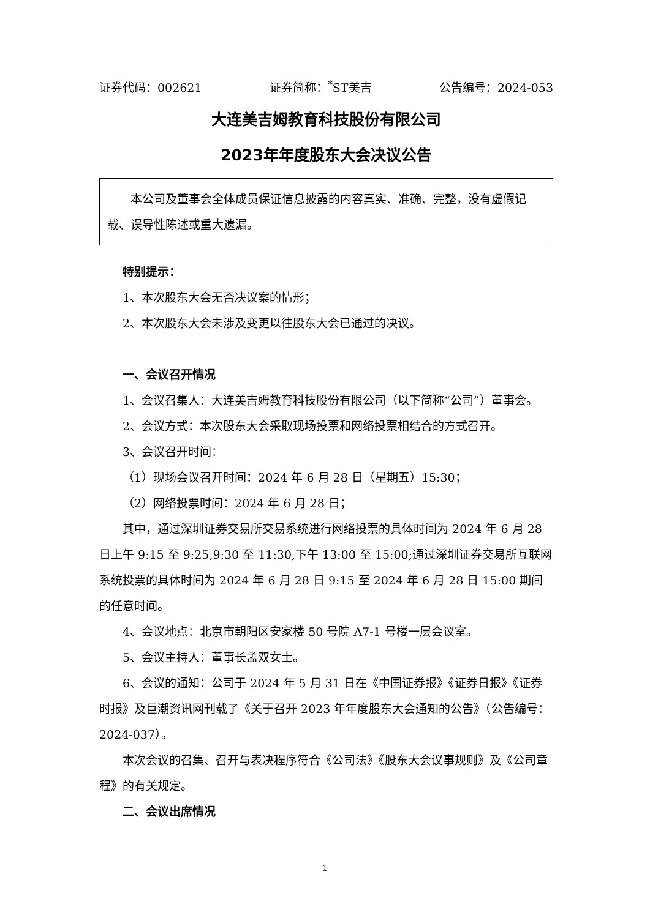证券代码：002621 证券简称：<sup>*</sup>ST美吉 公告编号：2024-053
大连美吉姆教育科技股份有限公司
2023年年度股东大会决议公告
本公司及董事会全体成员保证信息披露的内容真实、准确、完整，没有虚假记载、误导性陈述或重大遗漏。
特别提示：
1、本次股东大会无否决议案的情形；
2、本次股东大会未涉及变更以往股东大会已通过的决议。
一、会议召开情况
1、会议召集人：大连美吉姆教育科技股份有限公司（以下简称“公司”）董事会。
2、会议方式：本次股东大会采取现场投票和网络投票相结合的方式召开。
3、会议召开时间：
（1）现场会议召开时间：2024 年 6 月 28 日（星期五）15:30；
（2）网络投票时间：2024 年 6 月 28 日；
其中，通过深圳证券交易所交易系统进行网络投票的具体时间为 2024 年 6 月 28 日上午 9:15 至 9:25,9:30 至 11:30,下午 13:00 至 15:00;通过深圳证券交易所互联网系统投票的具体时间为 2024 年 6 月 28 日 9:15 至 2024 年 6 月 28 日 15:00 期间的任意时间。
4、会议地点：北京市朝阳区安家楼 50 号院 A7-1 号楼一层会议室。
5、会议主持人：董事长孟双女士。
6、会议的通知：公司于 2024 年 5 月 31 日在《中国证券报》《证券日报》《证券时报》及巨潮资讯网刊载了《关于召开 2023 年年度股东大会通知的公告》（公告编号：2024-037）。
本次会议的召集、召开与表决程序符合《公司法》《股东大会议事规则》及《公司章程》的有关规定。
二、会议出席情况
1